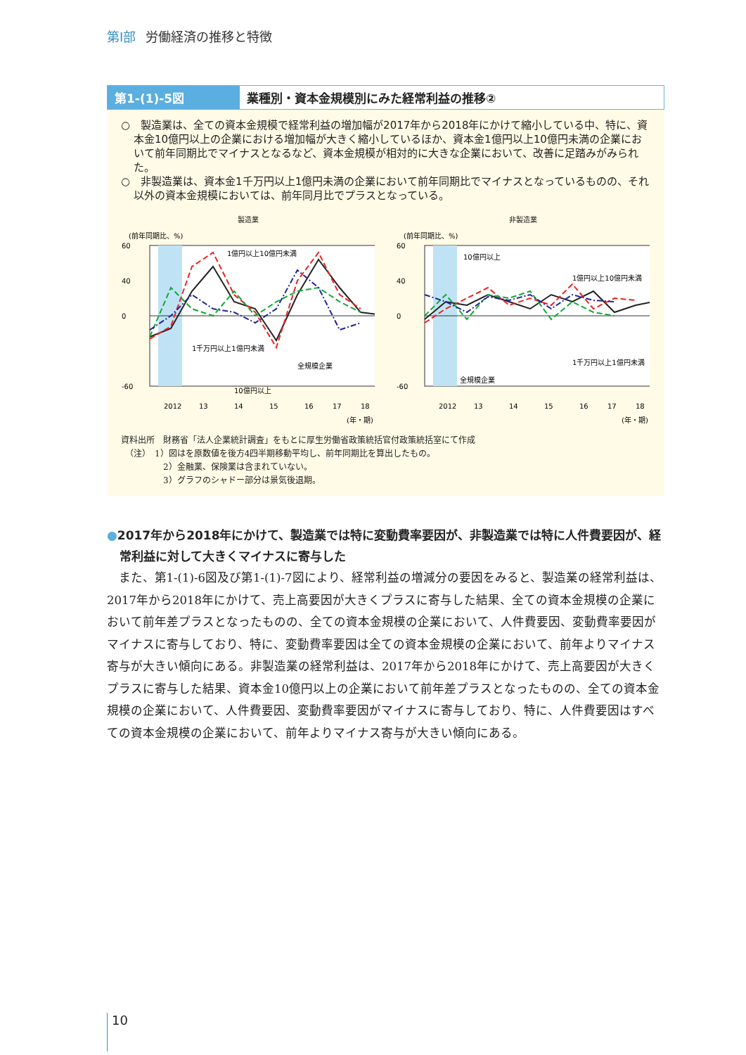第Ⅰ部 労働経済の推移と特徴
第1-(1)-5図 業種別・資本金規模別にみた経常利益の推移②
○　製造業は、全ての資本金規模で経常利益の増加幅が2017年から2018年にかけて縮小している中、特に、資本金10億円以上の企業における増加幅が大きく縮小しているほか、資本金1億円以上10億円未満の企業において前年同期比でマイナスとなるなど、資本金規模が相対的に大きな企業において、改善に足踏みがみられた。
○　非製造業は、資本金1千万円以上1億円未満の企業において前年同期比でマイナスとなっているものの、それ以外の資本金規模においては、前年同月比でプラスとなっている。
製造業
(前年同期比、%)
1億円以上10億円未満
1千万円以上1億円未満
全規模企業
10億円以上
60
40
0
-60
2012
13
14
15
16
17
18
(年・期)
非製造業
(前年同期比、%)
10億円以上
1億円以上10億円未満
1千万円以上1億円未満
全規模企業
60
40
0
-60
2012
13
14
15
16
17
18
(年・期)
資料出所　財務省「法人企業統計調査」をもとに厚生労働省政策統括官付政策統括室にて作成
　（注）　1）図はを原数値を後方4四半期移動平均し、前年同期比を算出したもの。
　　　　　2）金融業、保険業は含まれていない。
　　　　　3）グラフのシャドー部分は景気後退期。
●2017年から2018年にかけて、製造業では特に変動費率要因が、非製造業では特に人件費要因が、経常利益に対して大きくマイナスに寄与した
また、第1-(1)-6図及び第1-(1)-7図により、経常利益の増減分の要因をみると、製造業の経常利益は、2017年から2018年にかけて、売上高要因が大きくプラスに寄与した結果、全ての資本金規模の企業において前年差プラスとなったものの、全ての資本金規模の企業において、人件費要因、変動費率要因がマイナスに寄与しており、特に、変動費率要因は全ての資本金規模の企業において、前年よりマイナス寄与が大きい傾向にある。非製造業の経常利益は、2017年から2018年にかけて、売上高要因が大きくプラスに寄与した結果、資本金10億円以上の企業において前年差プラスとなったものの、全ての資本金規模の企業において、人件費要因、変動費率要因がマイナスに寄与しており、特に、人件費要因はすべての資本金規模の企業において、前年よりマイナス寄与が大きい傾向にある。
10